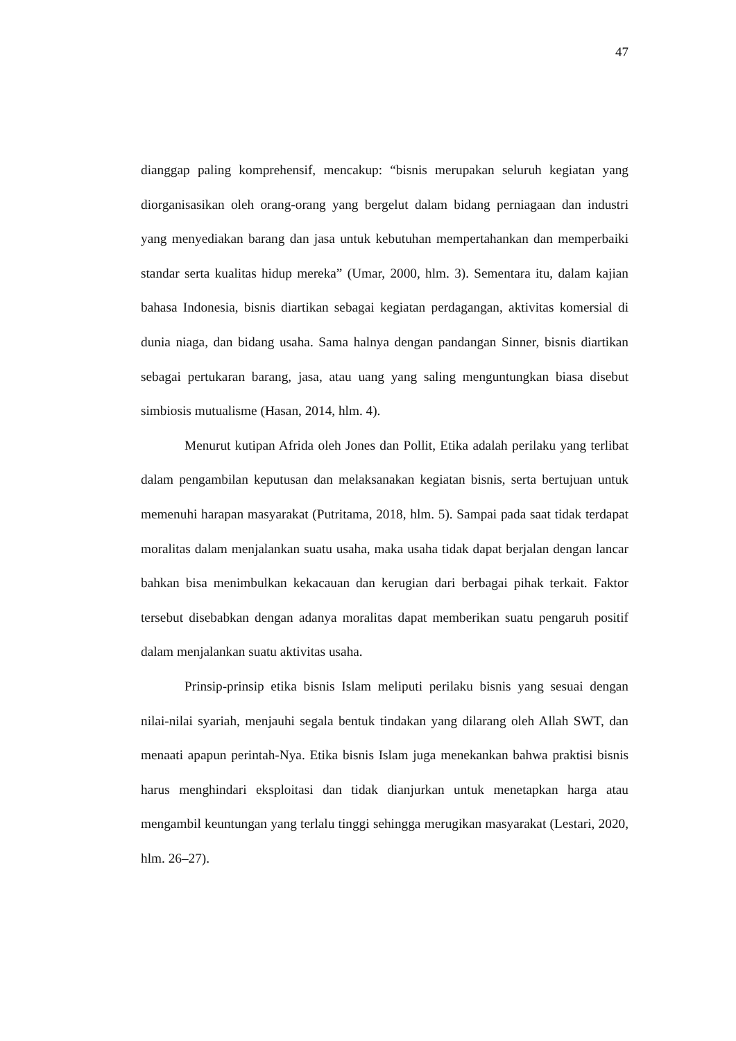47
dianggap paling komprehensif, mencakup: “bisnis merupakan seluruh kegiatan yang diorganisasikan oleh orang-orang yang bergelut dalam bidang perniagaan dan industri yang menyediakan barang dan jasa untuk kebutuhan mempertahankan dan memperbaiki standar serta kualitas hidup mereka” (Umar, 2000, hlm. 3). Sementara itu, dalam kajian bahasa Indonesia, bisnis diartikan sebagai kegiatan perdagangan, aktivitas komersial di dunia niaga, dan bidang usaha. Sama halnya dengan pandangan Sinner, bisnis diartikan sebagai pertukaran barang, jasa, atau uang yang saling menguntungkan biasa disebut simbiosis mutualisme (Hasan, 2014, hlm. 4).
Menurut kutipan Afrida oleh Jones dan Pollit, Etika adalah perilaku yang terlibat dalam pengambilan keputusan dan melaksanakan kegiatan bisnis, serta bertujuan untuk memenuhi harapan masyarakat (Putritama, 2018, hlm. 5). Sampai pada saat tidak terdapat moralitas dalam menjalankan suatu usaha, maka usaha tidak dapat berjalan dengan lancar bahkan bisa menimbulkan kekacauan dan kerugian dari berbagai pihak terkait. Faktor tersebut disebabkan dengan adanya moralitas dapat memberikan suatu pengaruh positif dalam menjalankan suatu aktivitas usaha.
Prinsip-prinsip etika bisnis Islam meliputi perilaku bisnis yang sesuai dengan nilai-nilai syariah, menjauhi segala bentuk tindakan yang dilarang oleh Allah SWT, dan menaati apapun perintah-Nya. Etika bisnis Islam juga menekankan bahwa praktisi bisnis harus menghindari eksploitasi dan tidak dianjurkan untuk menetapkan harga atau mengambil keuntungan yang terlalu tinggi sehingga merugikan masyarakat (Lestari, 2020, hlm. 26–27).